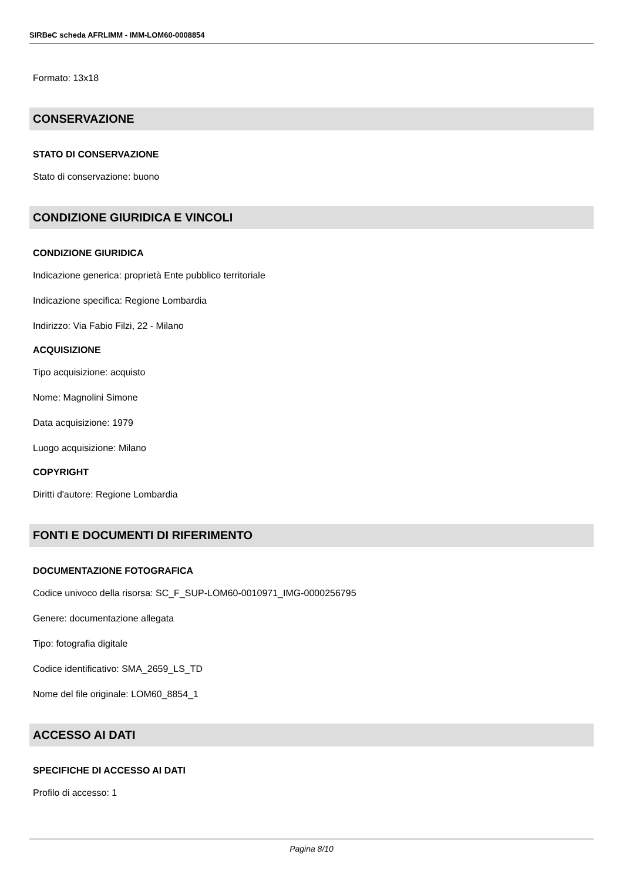SIRBeC scheda AFRLIMM - IMM-LOM60-0008854
Formato: 13x18
CONSERVAZIONE
STATO DI CONSERVAZIONE
Stato di conservazione: buono
CONDIZIONE GIURIDICA E VINCOLI
CONDIZIONE GIURIDICA
Indicazione generica: proprietà Ente pubblico territoriale
Indicazione specifica: Regione Lombardia
Indirizzo: Via Fabio Filzi, 22 - Milano
ACQUISIZIONE
Tipo acquisizione: acquisto
Nome: Magnolini Simone
Data acquisizione: 1979
Luogo acquisizione: Milano
COPYRIGHT
Diritti d'autore: Regione Lombardia
FONTI E DOCUMENTI DI RIFERIMENTO
DOCUMENTAZIONE FOTOGRAFICA
Codice univoco della risorsa: SC_F_SUP-LOM60-0010971_IMG-0000256795
Genere: documentazione allegata
Tipo: fotografia digitale
Codice identificativo: SMA_2659_LS_TD
Nome del file originale: LOM60_8854_1
ACCESSO AI DATI
SPECIFICHE DI ACCESSO AI DATI
Profilo di accesso: 1
Pagina 8/10